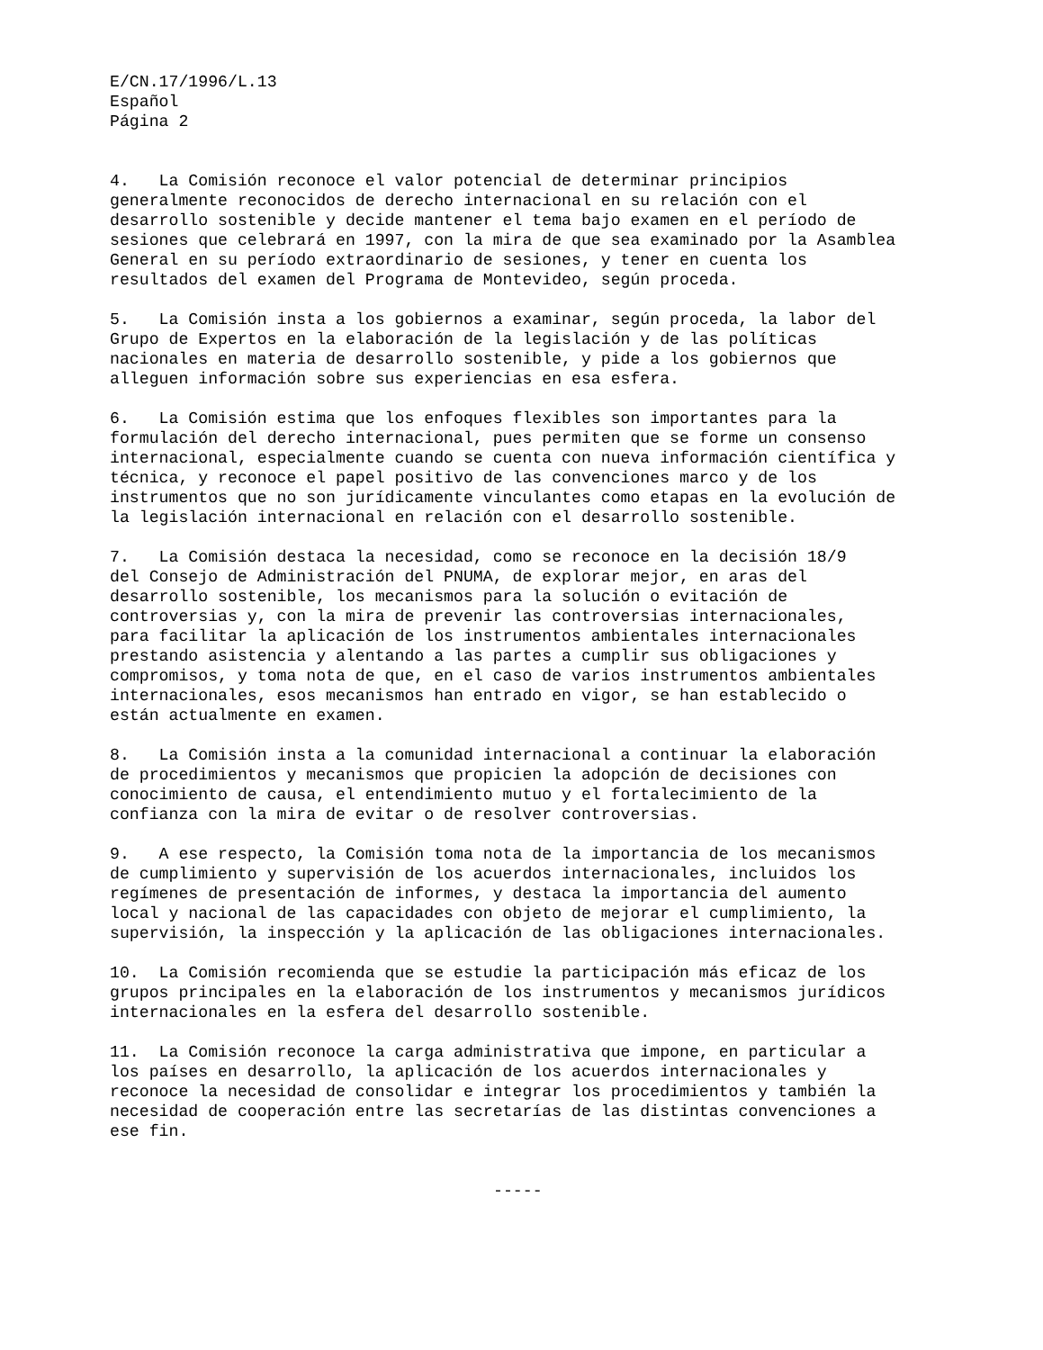E/CN.17/1996/L.13 Español Página 2
4. La Comisión reconoce el valor potencial de determinar principios generalmente reconocidos de derecho internacional en su relación con el desarrollo sostenible y decide mantener el tema bajo examen en el período de sesiones que celebrará en 1997, con la mira de que sea examinado por la Asamblea General en su período extraordinario de sesiones, y tener en cuenta los resultados del examen del Programa de Montevideo, según proceda.
5. La Comisión insta a los gobiernos a examinar, según proceda, la labor del Grupo de Expertos en la elaboración de la legislación y de las políticas nacionales en materia de desarrollo sostenible, y pide a los gobiernos que alleguen información sobre sus experiencias en esa esfera.
6. La Comisión estima que los enfoques flexibles son importantes para la formulación del derecho internacional, pues permiten que se forme un consenso internacional, especialmente cuando se cuenta con nueva información científica y técnica, y reconoce el papel positivo de las convenciones marco y de los instrumentos que no son jurídicamente vinculantes como etapas en la evolución de la legislación internacional en relación con el desarrollo sostenible.
7. La Comisión destaca la necesidad, como se reconoce en la decisión 18/9 del Consejo de Administración del PNUMA, de explorar mejor, en aras del desarrollo sostenible, los mecanismos para la solución o evitación de controversias y, con la mira de prevenir las controversias internacionales, para facilitar la aplicación de los instrumentos ambientales internacionales prestando asistencia y alentando a las partes a cumplir sus obligaciones y compromisos, y toma nota de que, en el caso de varios instrumentos ambientales internacionales, esos mecanismos han entrado en vigor, se han establecido o están actualmente en examen.
8. La Comisión insta a la comunidad internacional a continuar la elaboración de procedimientos y mecanismos que propicien la adopción de decisiones con conocimiento de causa, el entendimiento mutuo y el fortalecimiento de la confianza con la mira de evitar o de resolver controversias.
9. A ese respecto, la Comisión toma nota de la importancia de los mecanismos de cumplimiento y supervisión de los acuerdos internacionales, incluidos los regímenes de presentación de informes, y destaca la importancia del aumento local y nacional de las capacidades con objeto de mejorar el cumplimiento, la supervisión, la inspección y la aplicación de las obligaciones internacionales.
10. La Comisión recomienda que se estudie la participación más eficaz de los grupos principales en la elaboración de los instrumentos y mecanismos jurídicos internacionales en la esfera del desarrollo sostenible.
11. La Comisión reconoce la carga administrativa que impone, en particular a los países en desarrollo, la aplicación de los acuerdos internacionales y reconoce la necesidad de consolidar e integrar los procedimientos y también la necesidad de cooperación entre las secretarías de las distintas convenciones a ese fin.
-----